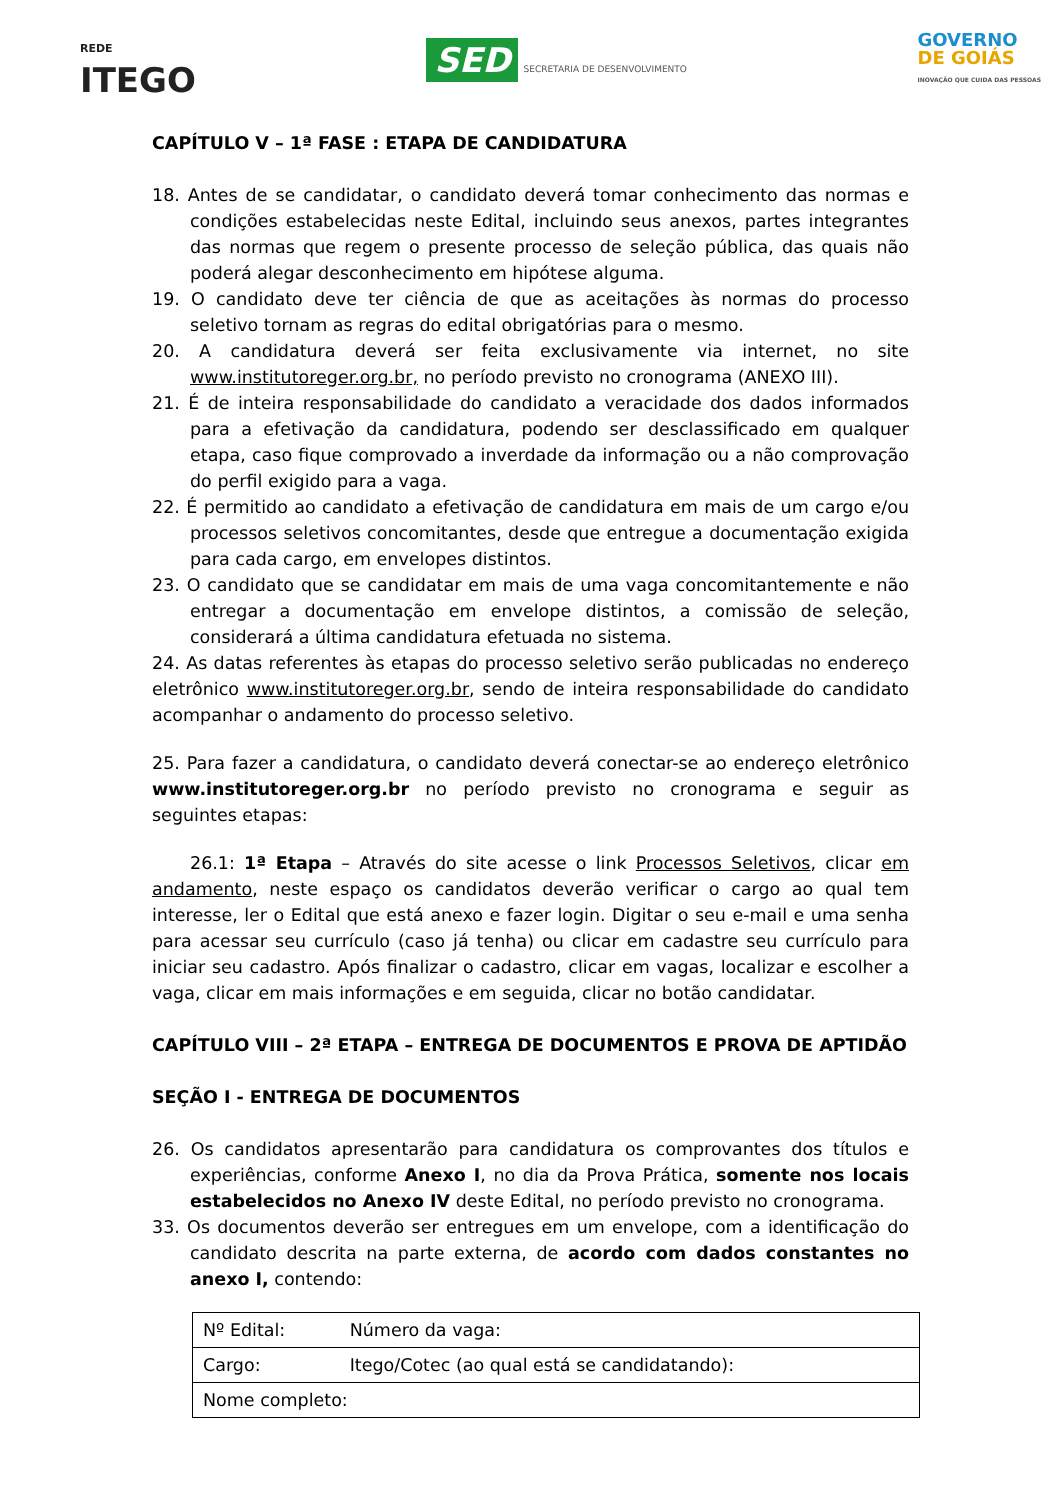REDE
ITEGO
SED SECRETARIA DE DESENVOLVIMENTO
GOVERNO
DE GOIÁS
INOVAÇÃO QUE CUIDA DAS PESSOAS
CAPÍTULO V – 1ª FASE : ETAPA DE CANDIDATURA
18. Antes de se candidatar, o candidato deverá tomar conhecimento das normas e condições estabelecidas neste Edital, incluindo seus anexos, partes integrantes das normas que regem o presente processo de seleção pública, das quais não poderá alegar desconhecimento em hipótese alguma.
19. O candidato deve ter ciência de que as aceitações às normas do processo seletivo tornam as regras do edital obrigatórias para o mesmo.
20. A candidatura deverá ser feita exclusivamente via internet, no site www.institutoreger.org.br, no período previsto no cronograma (ANEXO III).
21. É de inteira responsabilidade do candidato a veracidade dos dados informados para a efetivação da candidatura, podendo ser desclassificado em qualquer etapa, caso fique comprovado a inverdade da informação ou a não comprovação do perfil exigido para a vaga.
22. É permitido ao candidato a efetivação de candidatura em mais de um cargo e/ou processos seletivos concomitantes, desde que entregue a documentação exigida para cada cargo, em envelopes distintos.
23. O candidato que se candidatar em mais de uma vaga concomitantemente e não entregar a documentação em envelope distintos, a comissão de seleção, considerará a última candidatura efetuada no sistema.
24. As datas referentes às etapas do processo seletivo serão publicadas no endereço eletrônico www.institutoreger.org.br, sendo de inteira responsabilidade do candidato acompanhar o andamento do processo seletivo.
25. Para fazer a candidatura, o candidato deverá conectar-se ao endereço eletrônico www.institutoreger.org.br no período previsto no cronograma e seguir as seguintes etapas:
26.1: 1ª Etapa – Através do site acesse o link Processos Seletivos, clicar em andamento, neste espaço os candidatos deverão verificar o cargo ao qual tem interesse, ler o Edital que está anexo e fazer login. Digitar o seu e-mail e uma senha para acessar seu currículo (caso já tenha) ou clicar em cadastre seu currículo para iniciar seu cadastro. Após finalizar o cadastro, clicar em vagas, localizar e escolher a vaga, clicar em mais informações e em seguida, clicar no botão candidatar.
CAPÍTULO VIII – 2ª ETAPA – ENTREGA DE DOCUMENTOS E PROVA DE APTIDÃO
SEÇÃO I - ENTREGA DE DOCUMENTOS
26. Os candidatos apresentarão para candidatura os comprovantes dos títulos e experiências, conforme Anexo I, no dia da Prova Prática, somente nos locais estabelecidos no Anexo IV deste Edital, no período previsto no cronograma.
33. Os documentos deverão ser entregues em um envelope, com a identificação do candidato descrita na parte externa, de acordo com dados constantes no anexo I, contendo:
| Nº Edital: | Número da vaga: |
| Cargo: | Itego/Cotec (ao qual está se candidatando): |
| Nome completo: | |